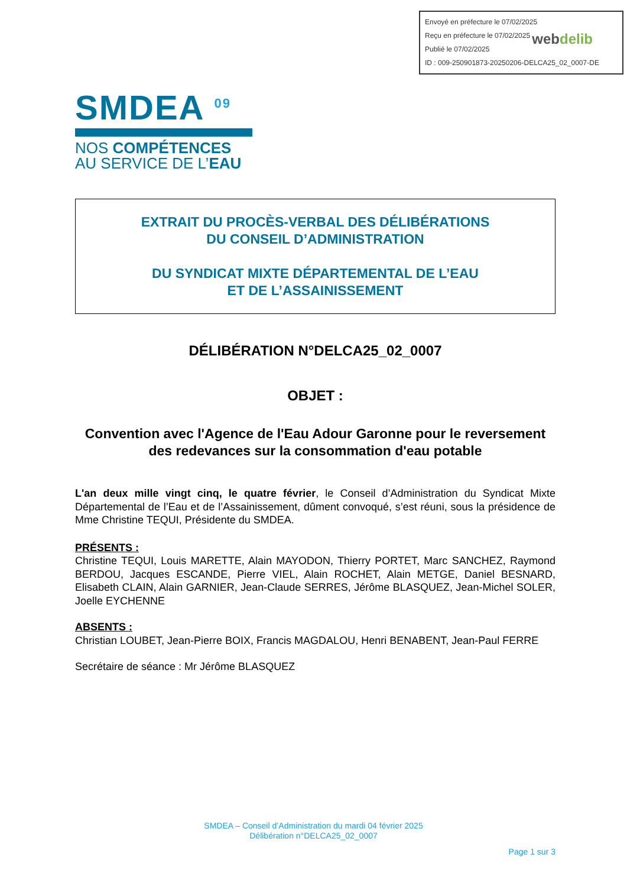Envoyé en préfecture le 07/02/2025
Reçu en préfecture le 07/02/2025
Publié le 07/02/2025
ID : 009-250901873-20250206-DELCA25_02_0007-DE
webdelib
SMDEA <sup>09</sup>
NOS COMPÉTENCES
AU SERVICE DE L’EAU
EXTRAIT DU PROCÈS-VERBAL DES DÉLIBÉRATIONS
DU CONSEIL D’ADMINISTRATION
DU SYNDICAT MIXTE DÉPARTEMENTAL DE L’EAU
ET DE L’ASSAINISSEMENT
DÉLIBÉRATION N°DELCA25_02_0007
OBJET :
Convention avec l'Agence de l'Eau Adour Garonne pour le reversement des redevances sur la consommation d'eau potable
L'an deux mille vingt cinq, le quatre février, le Conseil d’Administration du Syndicat Mixte Départemental de l’Eau et de l’Assainissement, dûment convoqué, s’est réuni, sous la présidence de Mme Christine TEQUI, Présidente du SMDEA.
PRÉSENTS :
Christine TEQUI, Louis MARETTE, Alain MAYODON, Thierry PORTET, Marc SANCHEZ, Raymond BERDOU, Jacques ESCANDE, Pierre VIEL, Alain ROCHET, Alain METGE, Daniel BESNARD, Elisabeth CLAIN, Alain GARNIER, Jean-Claude SERRES, Jérôme BLASQUEZ, Jean-Michel SOLER, Joelle EYCHENNE
ABSENTS :
Christian LOUBET, Jean-Pierre BOIX, Francis MAGDALOU, Henri BENABENT, Jean-Paul FERRE
Secrétaire de séance : Mr Jérôme BLASQUEZ
SMDEA – Conseil d’Administration du mardi 04 février 2025
Délibération n°DELCA25_02_0007
Page 1 sur 3